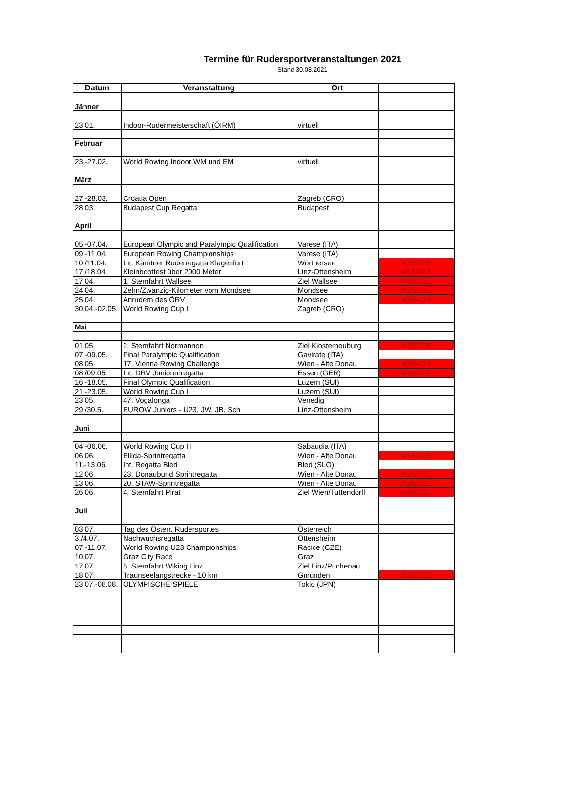Termine für Rudersportveranstaltungen 2021
Stand 30.08.2021
| Datum | Veranstaltung | Ort | |
| --- | --- | --- | --- |
| Jänner | | | |
| 23.01. | Indoor-Rudermeisterschaft (ÖIRM) | virtuell | |
| Februar | | | |
| 23.-27.02. | World Rowing Indoor WM und EM | virtuell | |
| März | | | |
| 27.-28.03. | Croatia Open | Zagreb (CRO) | |
| 28.03. | Budapest Cup Regatta | Budapest | |
| April | | | |
| 05.-07.04. | European Olympic and Paralympic Qualification | Varese (ITA) | |
| 09.-11.04. | European Rowing Championships | Varese (ITA) | |
| 10./11.04. | Int. Kärntner Ruderregatta Klagenfurt | Wörthersee | ABSAGE |
| 17./18.04. | Kleinboottest über 2000 Meter | Linz-Ottensheim | ABSAGE |
| 17.04. | 1. Sternfahrt Wallsee | Ziel Wallsee | ABSAGE |
| 24.04. | Zehn/Zwanzig-Kilometer vom Mondsee | Mondsee | ABSAGE |
| 25.04. | Anrudern des ÖRV | Mondsee | ABSAGE |
| 30.04.-02.05. | World Rowing Cup I | Zagreb (CRO) | |
| Mai | | | |
| 01.05. | 2. Sternfahrt Normannen | Ziel Klosterneuburg | ABSAGE |
| 07.-09.05. | Final Paralympic Qualification | Gavirate (ITA) | |
| 08.05. | 17. Vienna Rowing Challenge | Wien - Alte Donau | ABSAGE |
| 08./09.05. | Int. DRV Juniorenregatta | Essen (GER) | ABSAGE |
| 16.-18.05. | Final Olympic Qualification | Luzern (SUI) | |
| 21.-23.05. | World Rowing Cup II | Luzern (SUI) | |
| 23.05. | 47. Vogalonga | Venedig | |
| 29./30.5. | EUROW Juniors - U23, JW, JB, Sch | Linz-Ottensheim | |
| Juni | | | |
| 04.-06.06. | World Rowing Cup III | Sabaudia (ITA) | |
| 06.06. | Ellida-Sprintregatta | Wien - Alte Donau | ABSAGE |
| 11.-13.06. | Int. Regatta Bled | Bled (SLO) | |
| 12.06. | 23. Donaubund Sprintregatta | Wien - Alte Donau | ABSAGE |
| 13.06. | 20. STAW-Sprintregatta | Wien - Alte Donau | ABSAGE |
| 26.06. | 4. Sternfahrt Pirat | Ziel Wien/Tuttendörfl | ABSAGE |
| Juli | | | |
| 03.07. | Tag des Österr. Rudersportes | Österreich | |
| 3./4.07. | Nachwuchsregatta | Ottensheim | |
| 07.-11.07. | World Rowing U23 Championships | Racice (CZE) | |
| 10.07. | Graz City Race | Graz | |
| 17.07. | 5. Sternfahrt Wiking Linz | Ziel Linz/Puchenau | |
| 18.07. | Traunseelangstrecke - 10 km | Gmunden | ABSAGE |
| 23.07.-08.08. | OLYMPISCHE SPIELE | Tokio (JPN) | |